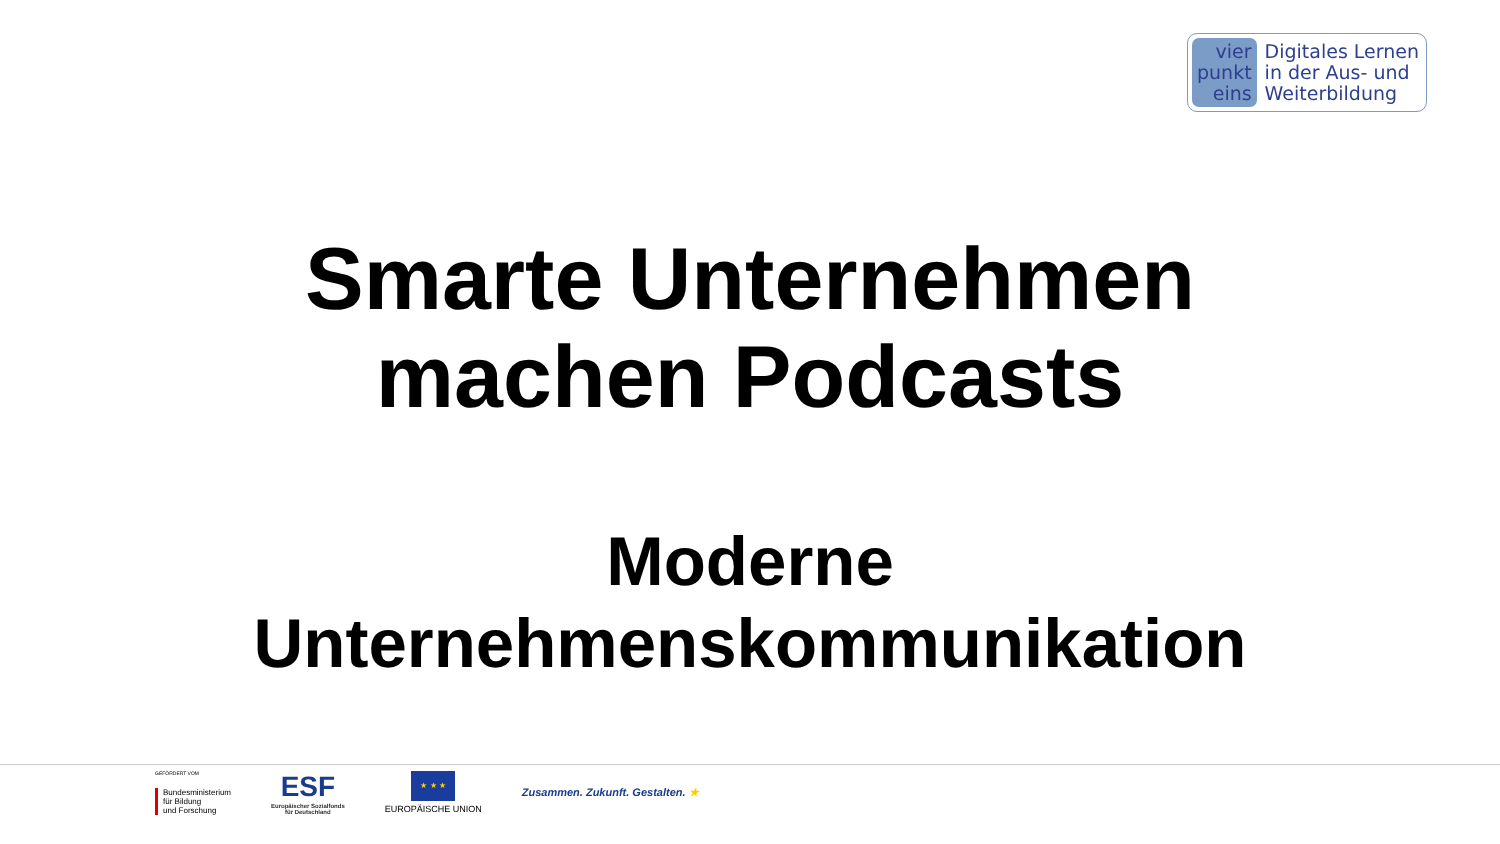vier
punkt
eins
Digitales Lernen
in der Aus- und
Weiterbildung
Smarte Unternehmen
machen Podcasts
Moderne
Unternehmenskommunikation
GEFÖRDERT VOM
Bundesministerium
für Bildung
und Forschung
ESF
Europäischer Sozialfonds
für Deutschland
★ ★ ★
EUROPÄISCHE UNION
Zusammen. Zukunft. Gestalten. ★